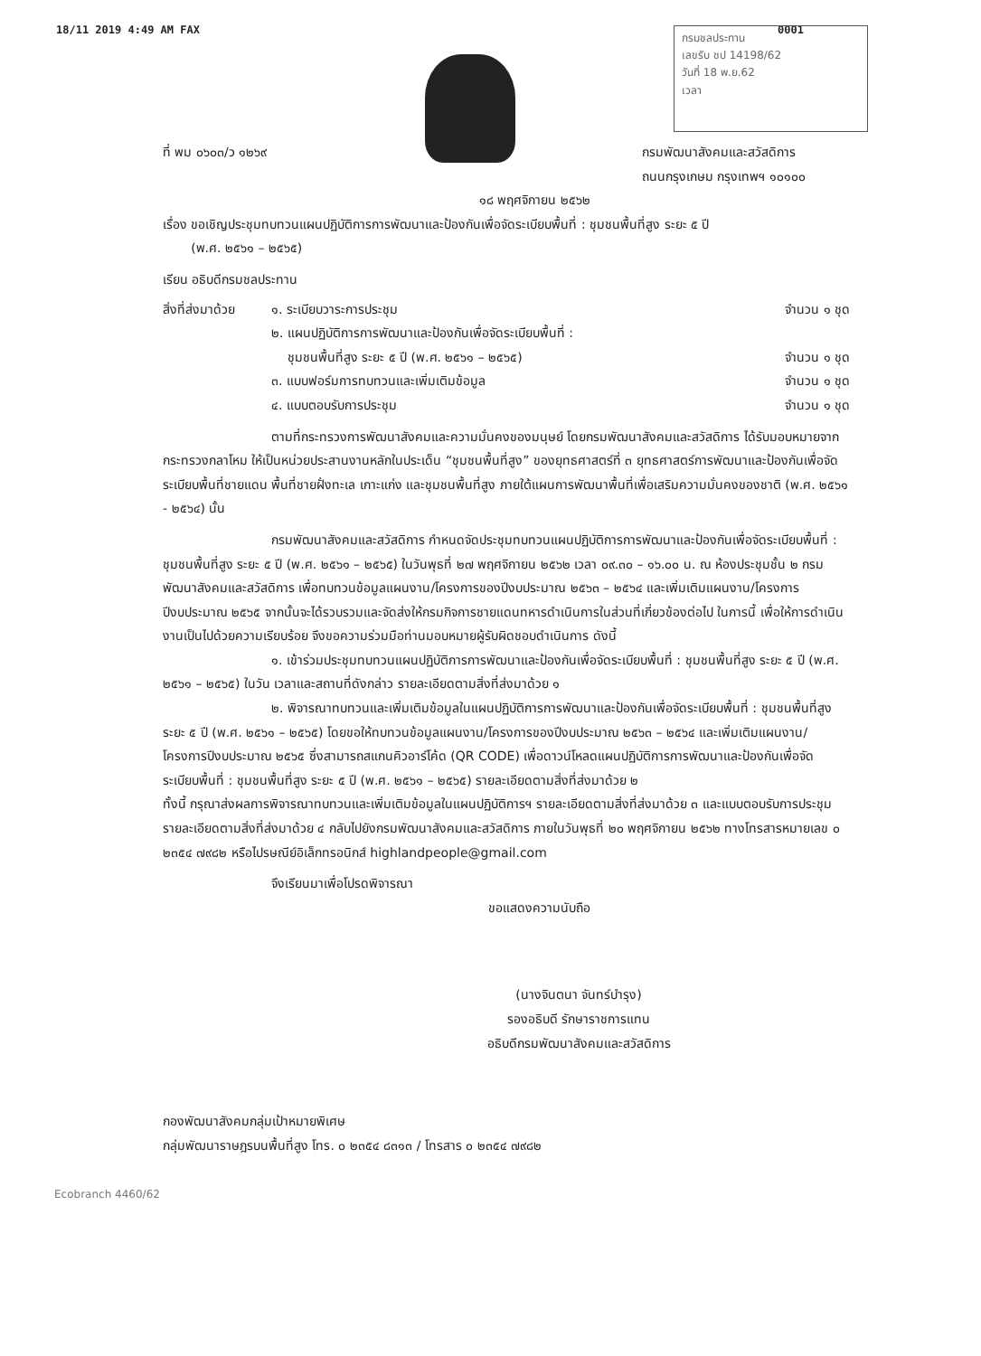18/11 2019 4:49 AM FAX 0001
กรมชลประทาน
เลขรับ ชป 14198/62
วันที่ 18 พ.ย.62
เวลา
ที่ พม ๐๖๐๓/ว ๑๒๖๙ กรมพัฒนาสังคมและสวัสดิการ
ถนนกรุงเกษม กรุงเทพฯ ๑๐๑๐๐
๑๘ พฤศจิกายน ๒๕๖๒
เรื่อง ขอเชิญประชุมทบทวนแผนปฏิบัติการการพัฒนาและป้องกันเพื่อจัดระเบียบพื้นที่ : ชุมชนพื้นที่สูง ระยะ ๕ ปี
(พ.ศ. ๒๕๖๑ – ๒๕๖๕)
เรียน อธิบดีกรมชลประทาน
สิ่งที่ส่งมาด้วย
๑. ระเบียบวาระการประชุม จำนวน ๑ ชุด
๒. แผนปฏิบัติการการพัฒนาและป้องกันเพื่อจัดระเบียบพื้นที่ :
ชุมชนพื้นที่สูง ระยะ ๕ ปี (พ.ศ. ๒๕๖๑ – ๒๕๖๕) จำนวน ๑ ชุด
๓. แบบฟอร์มการทบทวนและเพิ่มเติมข้อมูล จำนวน ๑ ชุด
๔. แบบตอบรับการประชุม จำนวน ๑ ชุด
ตามที่กระทรวงการพัฒนาสังคมและความมั่นคงของมนุษย์ โดยกรมพัฒนาสังคมและสวัสดิการ ได้รับมอบหมายจากกระทรวงกลาโหม ให้เป็นหน่วยประสานงานหลักในประเด็น “ชุมชนพื้นที่สูง” ของยุทธศาสตร์ที่ ๓ ยุทธศาสตร์การพัฒนาและป้องกันเพื่อจัดระเบียบพื้นที่ชายแดน พื้นที่ชายฝั่งทะเล เกาะแก่ง และชุมชนพื้นที่สูง ภายใต้แผนการพัฒนาพื้นที่เพื่อเสริมความมั่นคงของชาติ (พ.ศ. ๒๕๖๑ - ๒๕๖๔) นั้น
กรมพัฒนาสังคมและสวัสดิการ กำหนดจัดประชุมทบทวนแผนปฏิบัติการการพัฒนาและป้องกันเพื่อจัดระเบียบพื้นที่ : ชุมชนพื้นที่สูง ระยะ ๕ ปี (พ.ศ. ๒๕๖๑ – ๒๕๖๕) ในวันพุธที่ ๒๗ พฤศจิกายน ๒๕๖๒ เวลา ๐๙.๓๐ – ๑๖.๐๐ น. ณ ห้องประชุมชั้น ๒ กรมพัฒนาสังคมและสวัสดิการ เพื่อทบทวนข้อมูลแผนงาน/โครงการของปีงบประมาณ ๒๕๖๓ – ๒๕๖๔ และเพิ่มเติมแผนงาน/โครงการปีงบประมาณ ๒๕๖๕ จากนั้นจะได้รวบรวมและจัดส่งให้กรมกิจการชายแดนทหารดำเนินการในส่วนที่เกี่ยวข้องต่อไป ในการนี้ เพื่อให้การดำเนินงานเป็นไปด้วยความเรียบร้อย จึงขอความร่วมมือท่านมอบหมายผู้รับผิดชอบดำเนินการ ดังนี้
๑. เข้าร่วมประชุมทบทวนแผนปฏิบัติการการพัฒนาและป้องกันเพื่อจัดระเบียบพื้นที่ : ชุมชนพื้นที่สูง ระยะ ๕ ปี (พ.ศ. ๒๕๖๑ – ๒๕๖๕) ในวัน เวลาและสถานที่ดังกล่าว รายละเอียดตามสิ่งที่ส่งมาด้วย ๑
๒. พิจารณาทบทวนและเพิ่มเติมข้อมูลในแผนปฏิบัติการการพัฒนาและป้องกันเพื่อจัดระเบียบพื้นที่ : ชุมชนพื้นที่สูง ระยะ ๕ ปี (พ.ศ. ๒๕๖๑ – ๒๕๖๕) โดยขอให้ทบทวนข้อมูลแผนงาน/โครงการของปีงบประมาณ ๒๕๖๓ – ๒๕๖๔ และเพิ่มเติมแผนงาน/โครงการปีงบประมาณ ๒๕๖๕ ซึ่งสามารถสแกนคิวอาร์โค้ด (QR CODE) เพื่อดาวน์โหลดแผนปฏิบัติการการพัฒนาและป้องกันเพื่อจัดระเบียบพื้นที่ : ชุมชนพื้นที่สูง ระยะ ๕ ปี (พ.ศ. ๒๕๖๑ – ๒๕๖๕) รายละเอียดตามสิ่งที่ส่งมาด้วย ๒
ทั้งนี้ กรุณาส่งผลการพิจารณาทบทวนและเพิ่มเติมข้อมูลในแผนปฏิบัติการฯ รายละเอียดตามสิ่งที่ส่งมาด้วย ๓ และแบบตอบรับการประชุม รายละเอียดตามสิ่งที่ส่งมาด้วย ๔ กลับไปยังกรมพัฒนาสังคมและสวัสดิการ ภายในวันพุธที่ ๒๐ พฤศจิกายน ๒๕๖๒ ทางโทรสารหมายเลข ๐ ๒๓๕๔ ๗๙๘๒ หรือไปรษณีย์อิเล็กทรอนิกส์ highlandpeople@gmail.com
จึงเรียนมาเพื่อโปรดพิจารณา
ขอแสดงความนับถือ
(นางจินตนา จันทร์บำรุง)
รองอธิบดี รักษาราชการแทน
อธิบดีกรมพัฒนาสังคมและสวัสดิการ
กองพัฒนาสังคมกลุ่มเป้าหมายพิเศษ
กลุ่มพัฒนาราษฎรบนพื้นที่สูง โทร. ๐ ๒๓๕๔ ๘๓๑๓ / โทรสาร ๐ ๒๓๕๔ ๗๙๘๒
Ecobranch 4460/62